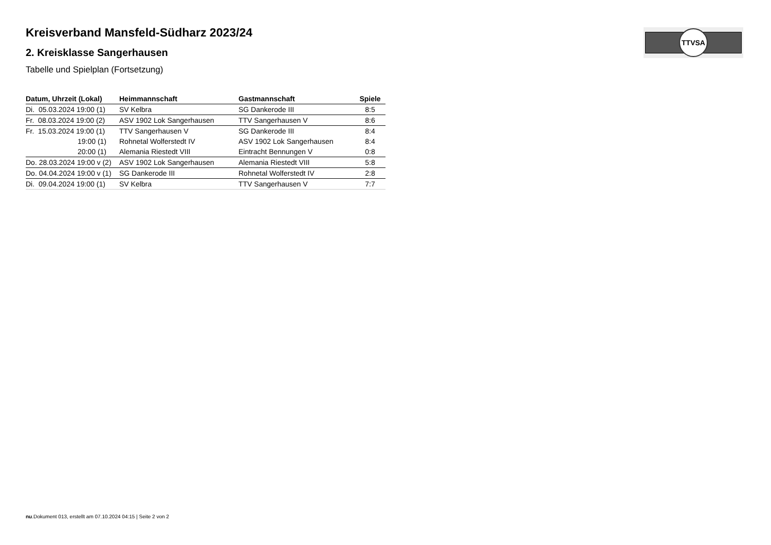TTVSA
Kreisverband Mansfeld-Südharz 2023/24
2. Kreisklasse Sangerhausen
Tabelle und Spielplan (Fortsetzung)
| Datum, Uhrzeit (Lokal) | Heimmannschaft | Gastmannschaft | Spiele |
| --- | --- | --- | --- |
| Di. 05.03.2024 19:00 (1) | SV Kelbra | SG Dankerode III | 8:5 |
| Fr. 08.03.2024 19:00 (2) | ASV 1902 Lok Sangerhausen | TTV Sangerhausen V | 8:6 |
| Fr. 15.03.2024 19:00 (1) | TTV Sangerhausen V | SG Dankerode III | 8:4 |
| 19:00 (1) | Rohnetal Wolferstedt IV | ASV 1902 Lok Sangerhausen | 8:4 |
| 20:00 (1) | Alemania Riestedt VIII | Eintracht Bennungen V | 0:8 |
| Do. 28.03.2024 19:00 v (2) | ASV 1902 Lok Sangerhausen | Alemania Riestedt VIII | 5:8 |
| Do. 04.04.2024 19:00 v (1) | SG Dankerode III | Rohnetal Wolferstedt IV | 2:8 |
| Di. 09.04.2024 19:00 (1) | SV Kelbra | TTV Sangerhausen V | 7:7 |
nu.Dokument 013, erstellt am 07.10.2024 04:15 | Seite 2 von 2